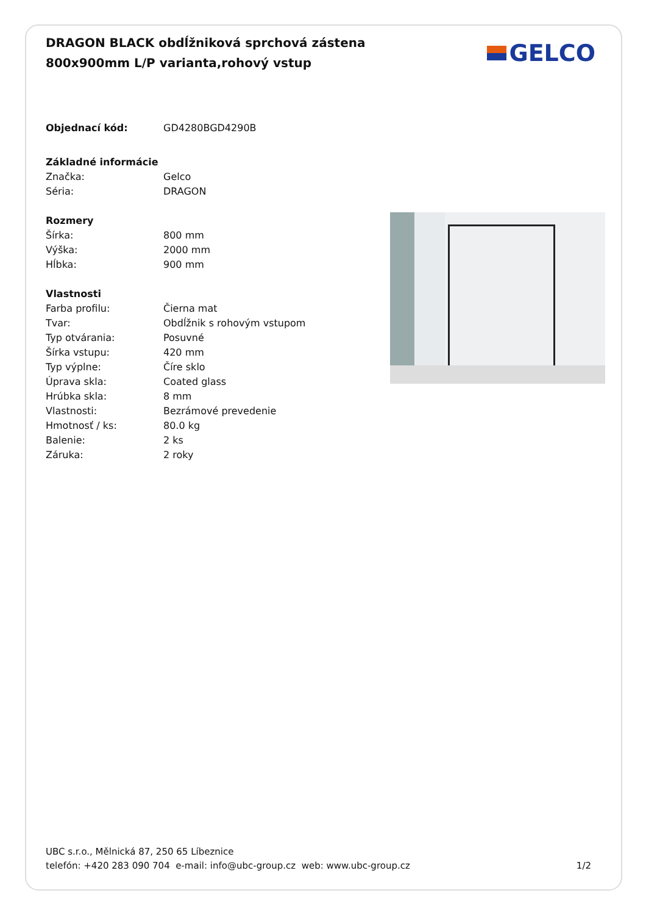DRAGON BLACK obdĺžniková sprchová zástena 800x900mm L/P varianta,rohový vstup
GELCO
| Objednací kód: | GD4280BGD4290B |
| Základné informácie | |
| Značka: | Gelco |
| Séria: | DRAGON |
| Rozmery | |
| Šírka: | 800 mm |
| Výška: | 2000 mm |
| Hĺbka: | 900 mm |
| Vlastnosti | |
| Farba profilu: | Čierna mat |
| Tvar: | Obdĺžnik s rohovým vstupom |
| Typ otvárania: | Posuvné |
| Šírka vstupu: | 420 mm |
| Typ výplne: | Číre sklo |
| Úprava skla: | Coated glass |
| Hrúbka skla: | 8 mm |
| Vlastnosti: | Bezrámové prevedenie |
| Hmotnosť / ks: | 80.0 kg |
| Balenie: | 2 ks |
| Záruka: | 2 roky |
UBC s.r.o., Mělnická 87, 250 65 Líbeznice
telefón: +420 283 090 704 e-mail: info@ubc-group.cz web: www.ubc-group.cz 1/2